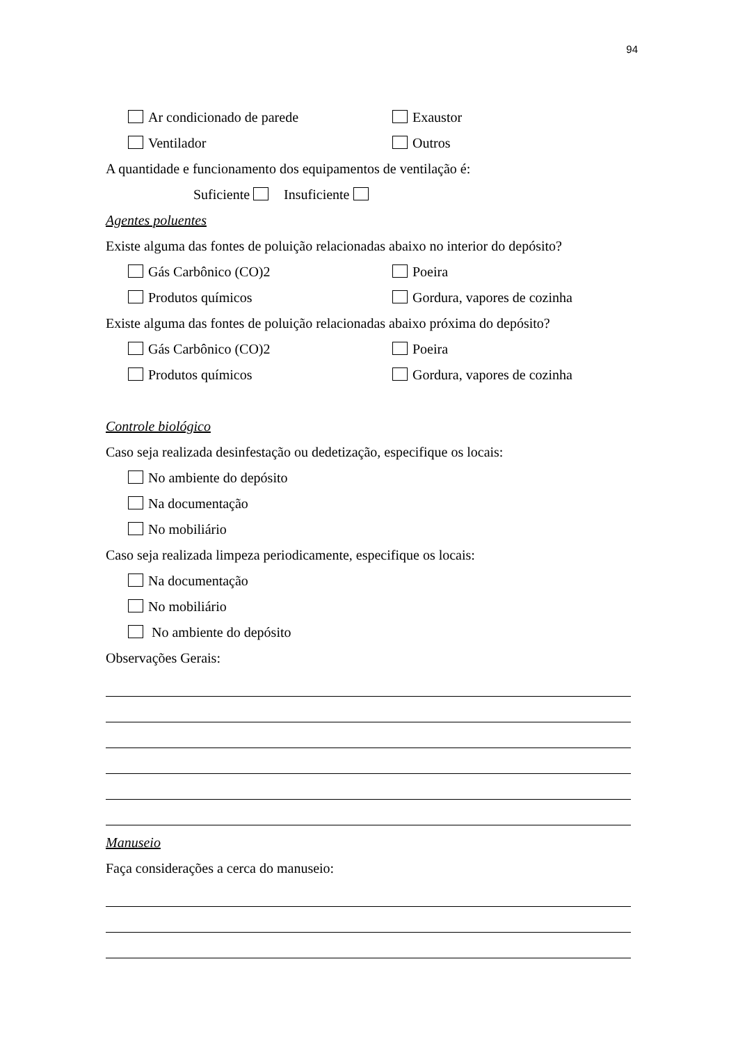94
Ar condicionado de parede Exaustor
Ventilador Outros
A quantidade e funcionamento dos equipamentos de ventilação é:
Suficiente Insuficiente
Agentes poluentes
Existe alguma das fontes de poluição relacionadas abaixo no interior do depósito?
Gás Carbônico (CO)2 Poeira
Produtos químicos Gordura, vapores de cozinha
Existe alguma das fontes de poluição relacionadas abaixo próxima do depósito?
Gás Carbônico (CO)2 Poeira
Produtos químicos Gordura, vapores de cozinha
Controle biológico
Caso seja realizada desinfestação ou dedetização, especifique os locais:
No ambiente do depósito
Na documentação
No mobiliário
Caso seja realizada limpeza periodicamente, especifique os locais:
Na documentação
No mobiliário
No ambiente do depósito
Observações Gerais:
Manuseio
Faça considerações a cerca do manuseio: